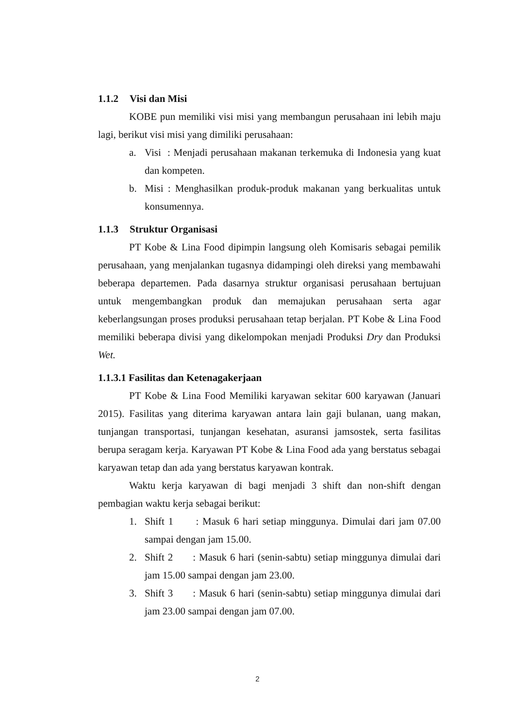1.1.2 Visi dan Misi
KOBE pun memiliki visi misi yang membangun perusahaan ini lebih maju lagi, berikut visi misi yang dimiliki perusahaan:
a. Visi : Menjadi perusahaan makanan terkemuka di Indonesia yang kuat dan kompeten.
b. Misi : Menghasilkan produk-produk makanan yang berkualitas untuk konsumennya.
1.1.3 Struktur Organisasi
PT Kobe & Lina Food dipimpin langsung oleh Komisaris sebagai pemilik perusahaan, yang menjalankan tugasnya didampingi oleh direksi yang membawahi beberapa departemen. Pada dasarnya struktur organisasi perusahaan bertujuan untuk mengembangkan produk dan memajukan perusahaan serta agar keberlangsungan proses produksi perusahaan tetap berjalan. PT Kobe & Lina Food memiliki beberapa divisi yang dikelompokan menjadi Produksi Dry dan Produksi Wet.
1.1.3.1 Fasilitas dan Ketenagakerjaan
PT Kobe & Lina Food Memiliki karyawan sekitar 600 karyawan (Januari 2015). Fasilitas yang diterima karyawan antara lain gaji bulanan, uang makan, tunjangan transportasi, tunjangan kesehatan, asuransi jamsostek, serta fasilitas berupa seragam kerja. Karyawan PT Kobe & Lina Food ada yang berstatus sebagai karyawan tetap dan ada yang berstatus karyawan kontrak.
Waktu kerja karyawan di bagi menjadi 3 shift dan non-shift dengan pembagian waktu kerja sebagai berikut:
1. Shift 1 : Masuk 6 hari setiap minggunya. Dimulai dari jam 07.00 sampai dengan jam 15.00.
2. Shift 2 : Masuk 6 hari (senin-sabtu) setiap minggunya dimulai dari jam 15.00 sampai dengan jam 23.00.
3. Shift 3 : Masuk 6 hari (senin-sabtu) setiap minggunya dimulai dari jam 23.00 sampai dengan jam 07.00.
2